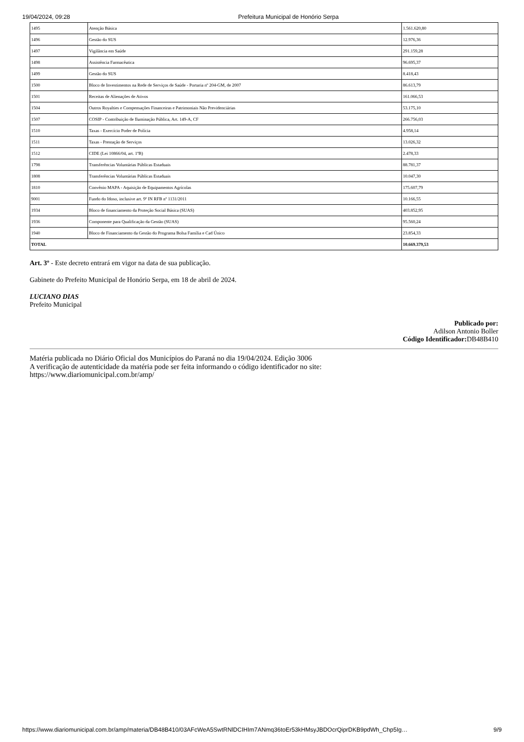19/04/2024, 09:28 Prefeitura Municipal de Honório Serpa
| 1495 | Atenção Básica | 1.561.620,80 |
| 1496 | Gestão do SUS | 12.976,36 |
| 1497 | Vigilância em Saúde | 291.159,28 |
| 1498 | Assistência Farmacêutica | 96.695,37 |
| 1499 | Gestão do SUS | 8.418,43 |
| 1500 | Bloco de Investimentos na Rede de Serviços de Saúde - Portaria nº 204-GM, de 2007 | 86.613,79 |
| 1501 | Receitas de Alienações de Ativos | 161.066,53 |
| 1504 | Outros Royalties e Compensações Financeiras e Patrimoniais Não Previdenciárias | 53.175,10 |
| 1507 | COSIP - Contribuição de Iluminação Pública, Art. 149-A, CF | 266.756,03 |
| 1510 | Taxas - Exercício Poder de Polícia | 4.958,14 |
| 1511 | Taxas - Prestação de Serviços | 13.026,32 |
| 1512 | CIDE (Lei 10866/04, art. 1ºB) | 2.478,33 |
| 1798 | Transferências Voluntárias Públicas Estaduais | 88.781,37 |
| 1808 | Transferências Voluntárias Públicas Estaduais | 10.047,30 |
| 1810 | Convênio MAPA - Aquisição de Equipamentos Agrícolas | 175.607,79 |
| 9001 | Fundo do Idoso, inclusive art. 9º IN RFB nº 1131/2011 | 10.166,55 |
| 1934 | Bloco de financiamento da Proteção Social Básica (SUAS) | 403.852,95 |
| 1936 | Componente para Qualificação da Gestão (SUAS) | 95.560,24 |
| 1940 | Bloco de Financiamento da Gestão do Programa Bolsa Família e Cad Único | 23.854,33 |
| TOTAL | | 10.669.379,53 |
Art. 3º - Este decreto entrará em vigor na data de sua publicação.
Gabinete do Prefeito Municipal de Honório Serpa, em 18 de abril de 2024.
LUCIANO DIAS
Prefeito Municipal
Publicado por:
Adilson Antonio Boller
Código Identificador: DB48B410
Matéria publicada no Diário Oficial dos Municípios do Paraná no dia 19/04/2024. Edição 3006
A verificação de autenticidade da matéria pode ser feita informando o código identificador no site:
https://www.diariomunicipal.com.br/amp/
https://www.diariomunicipal.com.br/amp/materia/DB48B410/03AFcWeA5SwtRNlDCIHIm7ANmq36toEr53kHMsyJBDOcrQiprDKB9pdWh_Chp5Ig… 9/9